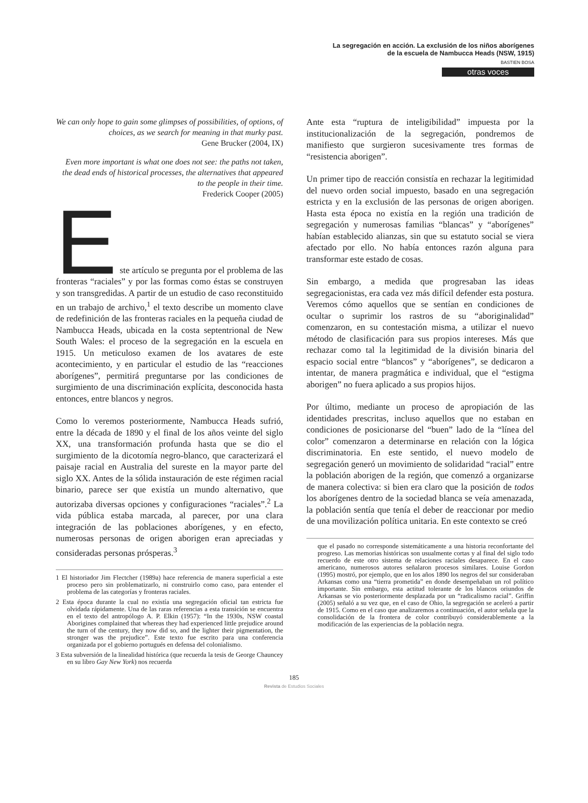La segregación en acción. La exclusión de los niños aborígenes
de la escuela de Nambucca Heads (NSW, 1915)
BASTIEN BOSA
otras voces
We can only hope to gain some glimpses of possibilities, of options, of choices, as we search for meaning in that murky past.
Gene Brucker (2004, IX)
Even more important is what one does not see: the paths not taken, the dead ends of historical processes, the alternatives that appeared to the people in their time.
Frederick Cooper (2005)
E
ste artículo se pregunta por el problema de las fronteras “raciales” y por las formas como éstas se construyen y son transgredidas. A partir de un estudio de caso reconstituido en un trabajo de archivo,<sup>1</sup> el texto describe un momento clave de redefinición de las fronteras raciales en la pequeña ciudad de Nambucca Heads, ubicada en la costa septentrional de New South Wales: el proceso de la segregación en la escuela en 1915. Un meticuloso examen de los avatares de este acontecimiento, y en particular el estudio de las “reacciones aborígenes”, permitirá preguntarse por las condiciones de surgimiento de una discriminación explícita, desconocida hasta entonces, entre blancos y negros.
Como lo veremos posteriormente, Nambucca Heads sufrió, entre la década de 1890 y el final de los años veinte del siglo XX, una transformación profunda hasta que se dio el surgimiento de la dicotomía negro-blanco, que caracterizará el paisaje racial en Australia del sureste en la mayor parte del siglo XX. Antes de la sólida instauración de este régimen racial binario, parece ser que existía un mundo alternativo, que autorizaba diversas opciones y configuraciones “raciales”.<sup>2</sup> La vida pública estaba marcada, al parecer, por una clara integración de las poblaciones aborígenes, y en efecto, numerosas personas de origen aborigen eran apreciadas y consideradas personas prósperas.<sup>3</sup>
1 El historiador Jim Flectcher (1989a) hace referencia de manera superficial a este proceso pero sin problematizarlo, ni construirlo como caso, para entender el problema de las categorías y fronteras raciales.
2 Esta época durante la cual no existía una segregación oficial tan estricta fue olvidada rápidamente. Una de las raras referencias a esta transición se encuentra en el texto del antropólogo A. P. Elkin (1957): “In the 1930s, NSW coastal Aborigines complained that whereas they had experienced little prejudice around the turn of the century, they now did so, and the lighter their pigmentation, the stronger was the prejudice”. Este texto fue escrito para una conferencia organizada por el gobierno portugués en defensa del colonialismo.
3 Esta subversión de la linealidad histórica (que recuerda la tesis de George Chauncey en su libro Gay New York) nos recuerda
Ante esta “ruptura de inteligibilidad” impuesta por la institucionalización de la segregación, pondremos de manifiesto que surgieron sucesivamente tres formas de “resistencia aborigen”.
Un primer tipo de reacción consistía en rechazar la legitimidad del nuevo orden social impuesto, basado en una segregación estricta y en la exclusión de las personas de origen aborigen. Hasta esta época no existía en la región una tradición de segregación y numerosas familias “blancas” y “aborígenes” habían establecido alianzas, sin que su estatuto social se viera afectado por ello. No había entonces razón alguna para transformar este estado de cosas.
Sin embargo, a medida que progresaban las ideas segregacionistas, era cada vez más difícil defender esta postura. Veremos cómo aquellos que se sentían en condiciones de ocultar o suprimir los rastros de su “aboriginalidad” comenzaron, en su contestación misma, a utilizar el nuevo método de clasificación para sus propios intereses. Más que rechazar como tal la legitimidad de la división binaria del espacio social entre “blancos” y “aborígenes”, se dedicaron a intentar, de manera pragmática e individual, que el “estigma aborigen” no fuera aplicado a sus propios hijos.
Por último, mediante un proceso de apropiación de las identidades prescritas, incluso aquellos que no estaban en condiciones de posicionarse del “buen” lado de la “línea del color” comenzaron a determinarse en relación con la lógica discriminatoria. En este sentido, el nuevo modelo de segregación generó un movimiento de solidaridad “racial” entre la población aborigen de la región, que comenzó a organizarse de manera colectiva: si bien era claro que la posición de todos los aborígenes dentro de la sociedad blanca se veía amenazada, la población sentía que tenía el deber de reaccionar por medio de una movilización política unitaria. En este contexto se creó
que el pasado no corresponde sistemáticamente a una historia reconfortante del progreso. Las memorias históricas son usualmente cortas y al final del siglo todo recuerdo de este otro sistema de relaciones raciales desaparece. En el caso americano, numerosos autores señalaron procesos similares. Louise Gordon (1995) mostró, por ejemplo, que en los años 1890 los negros del sur consideraban Arkansas como una “tierra prometida” en donde desempeñaban un rol político importante. Sin embargo, esta actitud tolerante de los blancos oriundos de Arkansas se vio posteriormente desplazada por un “radicalismo racial”. Griffin (2005) señaló a su vez que, en el caso de Ohio, la segregación se aceleró a partir de 1915. Como en el caso que analizaremos a continuación, el autor señala que la consolidación de la frontera de color contribuyó considerablemente a la modificación de las experiencias de la población negra.
185
Revista de Estudios Sociales